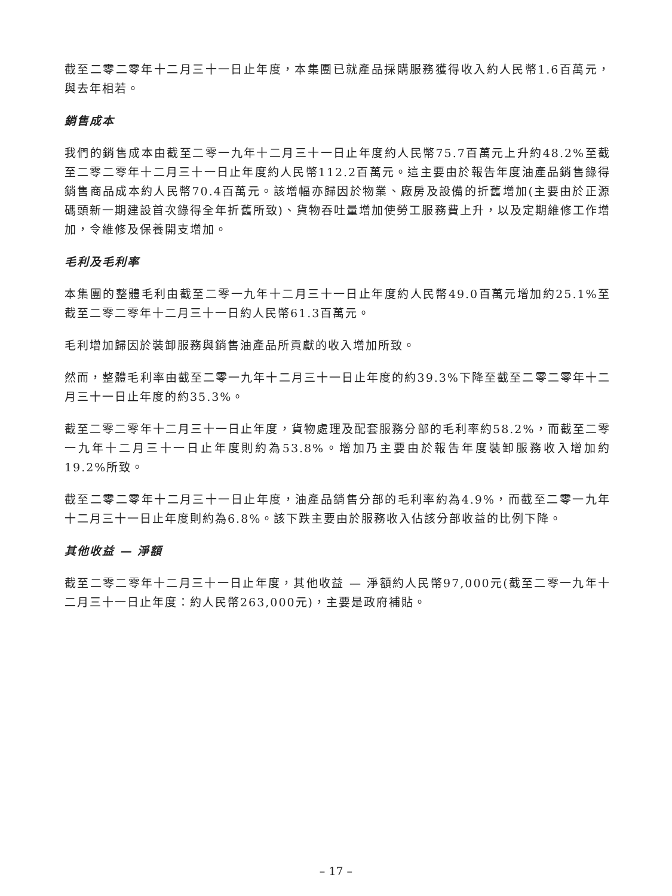截至二零二零年十二月三十一日止年度，本集團已就產品採購服務獲得收入約人民幣1.6百萬元，與去年相若。
銷售成本
我們的銷售成本由截至二零一九年十二月三十一日止年度約人民幣75.7百萬元上升約48.2%至截至二零二零年十二月三十一日止年度約人民幣112.2百萬元。這主要由於報告年度油產品銷售錄得銷售商品成本約人民幣70.4百萬元。該增幅亦歸因於物業、廠房及設備的折舊增加(主要由於正源碼頭新一期建設首次錄得全年折舊所致)、貨物吞吐量增加使勞工服務費上升，以及定期維修工作增加，令維修及保養開支增加。
毛利及毛利率
本集團的整體毛利由截至二零一九年十二月三十一日止年度約人民幣49.0百萬元增加約25.1%至截至二零二零年十二月三十一日約人民幣61.3百萬元。
毛利增加歸因於裝卸服務與銷售油產品所貢獻的收入增加所致。
然而，整體毛利率由截至二零一九年十二月三十一日止年度的約39.3%下降至截至二零二零年十二月三十一日止年度的約35.3%。
截至二零二零年十二月三十一日止年度，貨物處理及配套服務分部的毛利率約58.2%，而截至二零一九年十二月三十一日止年度則約為53.8%。增加乃主要由於報告年度裝卸服務收入增加約19.2%所致。
截至二零二零年十二月三十一日止年度，油產品銷售分部的毛利率約為4.9%，而截至二零一九年十二月三十一日止年度則約為6.8%。該下跌主要由於服務收入佔該分部收益的比例下降。
其他收益 — 淨額
截至二零二零年十二月三十一日止年度，其他收益 — 淨額約人民幣97,000元(截至二零一九年十二月三十一日止年度：約人民幣263,000元)，主要是政府補貼。
– 17 –